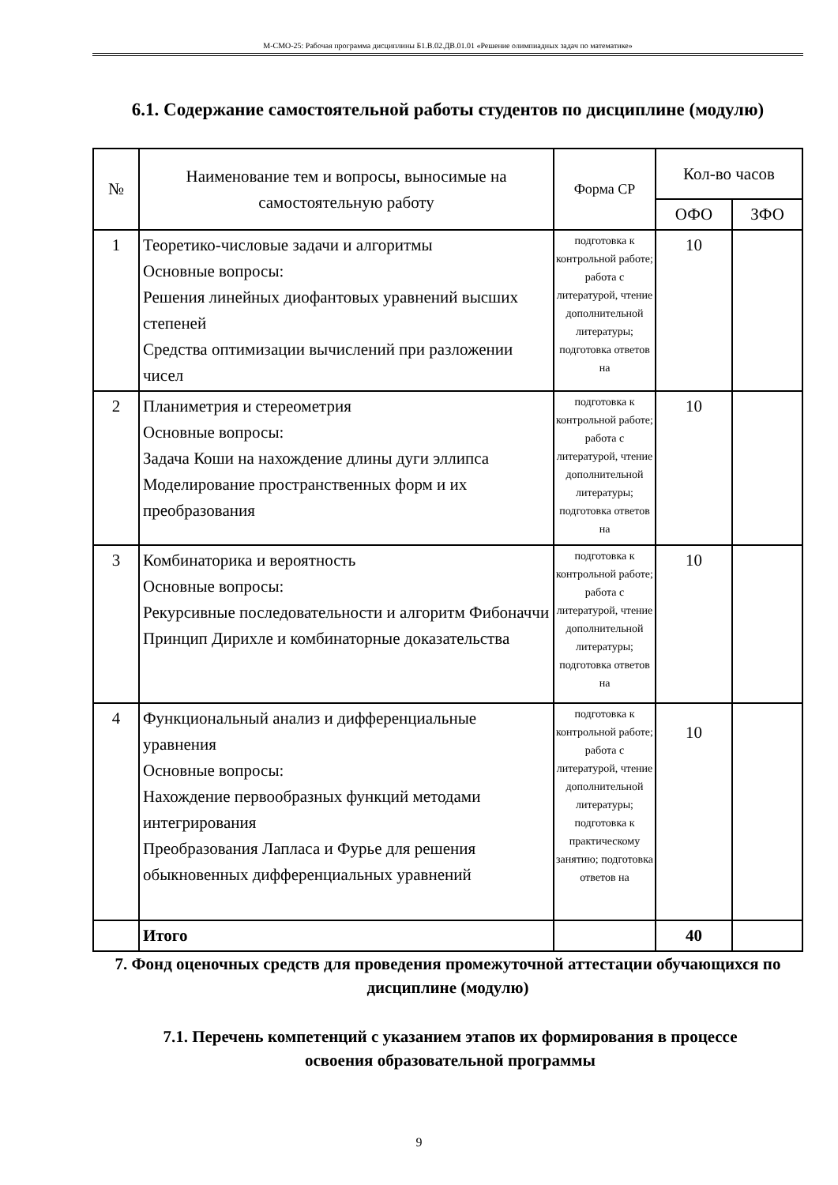М-СМО-25: Рабочая программа дисциплины Б1.В.02.ДВ.01.01 «Решение олимпиадных задач по математике»
6.1. Содержание самостоятельной работы студентов по дисциплине (модулю)
| № | Наименование тем и вопросы, выносимые на самостоятельную работу | Форма СР | Кол-во часов | |
| --- | --- | --- | --- | --- |
| | | | ОФО | ЗФО |
| 1 | Теоретико-числовые задачи и алгоритмы Основные вопросы: Решения линейных диофантовых уравнений высших степеней Средства оптимизации вычислений при разложении чисел | подготовка к контрольной работе; работа с литературой, чтение дополнительной литературы; подготовка ответов на | 10 | |
| 2 | Планиметрия и стереометрия Основные вопросы: Задача Коши на нахождение длины дуги эллипса Моделирование пространственных форм и их преобразования | подготовка к контрольной работе; работа с литературой, чтение дополнительной литературы; подготовка ответов на | 10 | |
| 3 | Комбинаторика и вероятность Основные вопросы: Рекурсивные последовательности и алгоритм Фибоначчи Принцип Дирихле и комбинаторные доказательства | подготовка к контрольной работе; работа с литературой, чтение дополнительной литературы; подготовка ответов на | 10 | |
| 4 | Функциональный анализ и дифференциальные уравнения Основные вопросы: Нахождение первообразных функций методами интегрирования Преобразования Лапласа и Фурье для решения обыкновенных дифференциальных уравнений | подготовка к контрольной работе; работа с литературой, чтение дополнительной литературы; подготовка к практическому занятию; подготовка ответов на | 10 | |
| | Итого | | 40 | |
7. Фонд оценочных средств для проведения промежуточной аттестации обучающихся по дисциплине (модулю)
7.1. Перечень компетенций с указанием этапов их формирования в процессе освоения образовательной программы
9